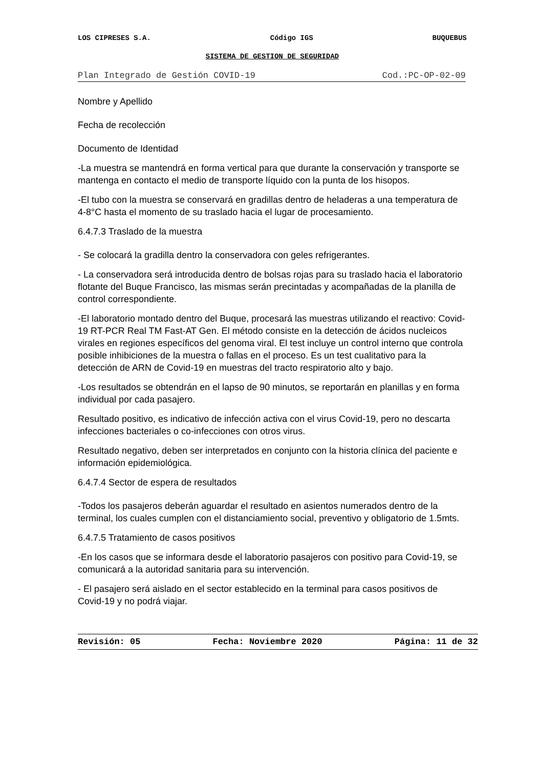LOS CIPRESES S.A. Código IGS BUQUEBUS
SISTEMA DE GESTION DE SEGURIDAD
Plan Integrado de Gestión COVID-19 Cod.:PC-OP-02-09
Nombre y Apellido
Fecha de recolección
Documento de Identidad
-La muestra se mantendrá en forma vertical para que durante la conservación y transporte se mantenga en contacto el medio de transporte líquido con la punta de los hisopos.
-El tubo con la muestra se conservará en gradillas dentro de heladeras a una temperatura de 4-8°C hasta el momento de su traslado hacia el lugar de procesamiento.
6.4.7.3 Traslado de la muestra
- Se colocará la gradilla dentro la conservadora con geles refrigerantes.
- La conservadora será introducida dentro de bolsas rojas para su traslado hacia el laboratorio flotante del Buque Francisco, las mismas serán precintadas y acompañadas de la planilla de control correspondiente.
-El laboratorio montado dentro del Buque, procesará las muestras utilizando el reactivo: Covid-19 RT-PCR Real TM Fast-AT Gen. El método consiste en la detección de ácidos nucleicos virales en regiones específicos del genoma viral. El test incluye un control interno que controla posible inhibiciones de la muestra o fallas en el proceso. Es un test cualitativo para la detección de ARN de Covid-19 en muestras del tracto respiratorio alto y bajo.
-Los resultados se obtendrán en el lapso de 90 minutos, se reportarán en planillas y en forma individual por cada pasajero.
Resultado positivo, es indicativo de infección activa con el virus Covid-19, pero no descarta infecciones bacteriales o co-infecciones con otros virus.
Resultado negativo, deben ser interpretados en conjunto con la historia clínica del paciente e información epidemiológica.
6.4.7.4 Sector de espera de resultados
-Todos los pasajeros deberán aguardar el resultado en asientos numerados dentro de la terminal, los cuales cumplen con el distanciamiento social, preventivo y obligatorio de 1.5mts.
6.4.7.5 Tratamiento de casos positivos
-En los casos que se informara desde el laboratorio pasajeros con positivo para Covid-19, se comunicará a la autoridad sanitaria para su intervención.
- El pasajero será aislado en el sector establecido en la terminal para casos positivos de Covid-19 y no podrá viajar.
Revisión: 05 Fecha: Noviembre 2020 Página: 11 de 32